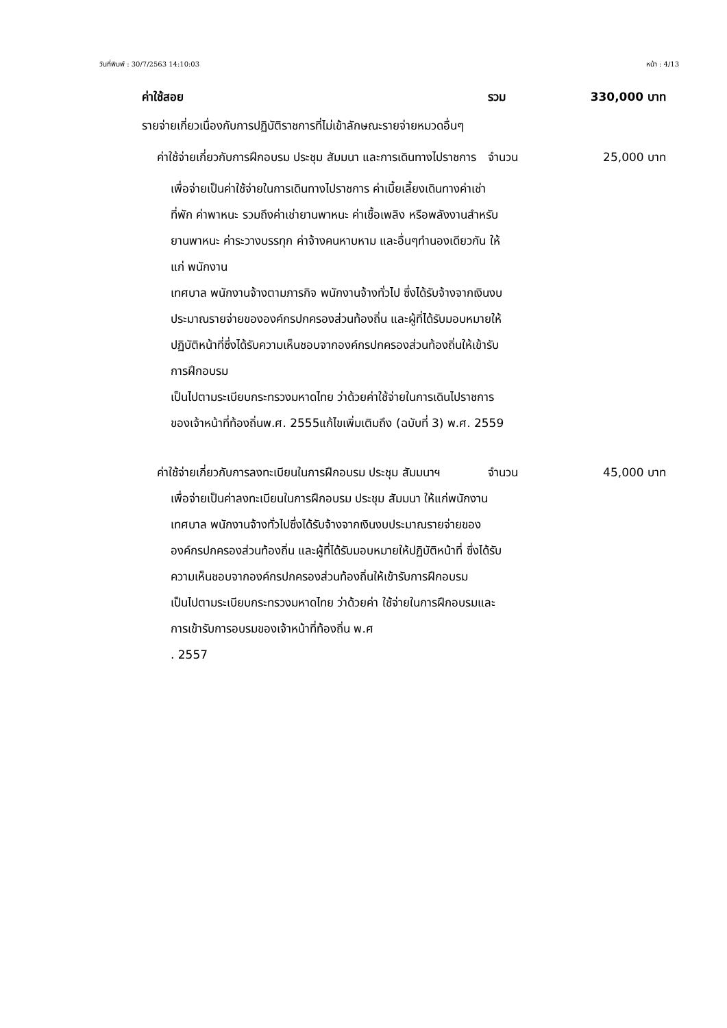วันที่พิมพ์ : 30/7/2563 14:10:03 หน้า : 4/13
ค่าใช้สอย รวม 330,000 บาท
รายจ่ายเกี่ยวเนื่องกับการปฏิบัติราชการที่ไม่เข้าลักษณะรายจ่ายหมวดอื่นๆ
ค่าใช้จ่ายเกี่ยวกับการฝึกอบรม ประชุม สัมมนา และการเดินทางไปราชการ
จำนวน 25,000 บาท
เพื่อจ่ายเป็นค่าใช้จ่ายในการเดินทางไปราชการ ค่าเบี้ยเลี้ยงเดินทางค่าเช่าที่พัก ค่าพาหนะ รวมถึงค่าเช่ายานพาหนะ ค่าเชื้อเพลิง หรือพลังงานสำหรับยานพาหนะ ค่าระวางบรรทุก ค่าจ้างคนหาบหาม และอื่นๆทำนองเดียวกัน ให้แก่ พนักงาน
เทศบาล พนักงานจ้างตามภารกิจ พนักงานจ้างทั่วไป ซึ่งได้รับจ้างจากเงินงบประมาณรายจ่ายขององค์กรปกครองส่วนท้องถิ่น และผู้ที่ได้รับมอบหมายให้ปฏิบัติหน้าที่ซึ่งได้รับความเห็นชอบจากองค์กรปกครองส่วนท้องถิ่นให้เข้ารับการฝึกอบรม
เป็นไปตามระเบียบกระทรวงมหาดไทย ว่าด้วยค่าใช้จ่ายในการเดินไปราชการของเจ้าหน้าที่ท้องถิ่นพ.ศ. 2555แก้ไขเพิ่มเติมถึง (ฉบับที่ 3) พ.ศ. 2559
ค่าใช้จ่ายเกี่ยวกับการลงทะเบียนในการฝึกอบรม ประชุม สัมมนาฯ
จำนวน 45,000 บาท
เพื่อจ่ายเป็นค่าลงทะเบียนในการฝึกอบรม ประชุม สัมมนา ให้แก่พนักงานเทศบาล พนักงานจ้างทั่วไปซึ่งได้รับจ้างจากเงินงบประมาณรายจ่ายของ องค์กรปกครองส่วนท้องถิ่น และผู้ที่ได้รับมอบหมายให้ปฏิบัติหน้าที่ ซึ่งได้รับความเห็นชอบจากองค์กรปกครองส่วนท้องถิ่นให้เข้ารับการฝึกอบรม
เป็นไปตามระเบียบกระทรวงมหาดไทย ว่าด้วยค่า ใช้จ่ายในการฝึกอบรมและการเข้ารับการอบรมของเจ้าหน้าที่ท้องถิ่น พ.ศ
. 2557